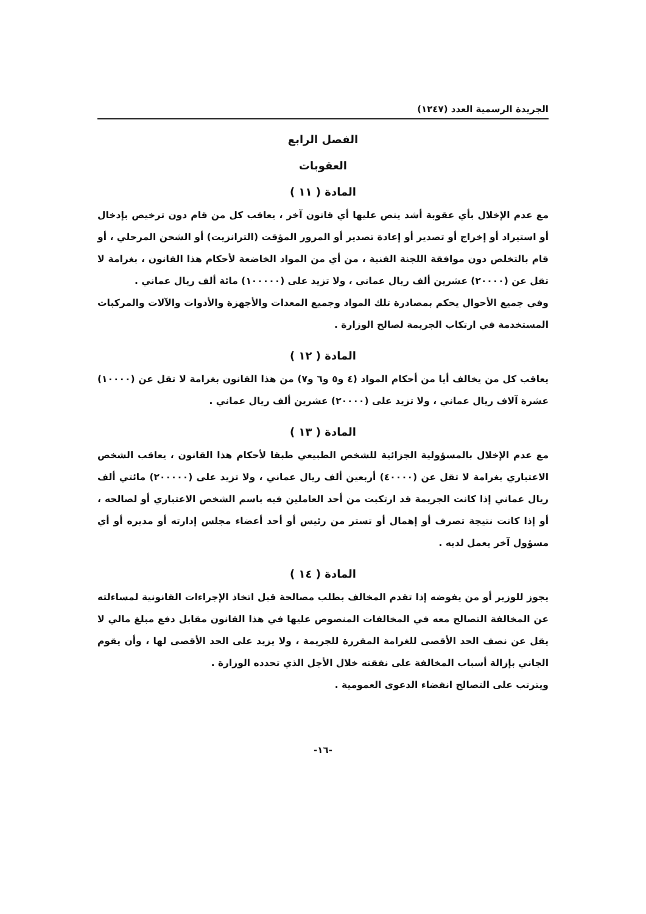الجريدة الرسمية العدد (١٢٤٧)
الفصل الرابع
العقوبات
المادة ( ١١ )
مع عدم الإخلال بأي عقوبة أشد ينص عليها أي قانون آخر ، يعاقب كل من قام دون ترخيص بإدخال أو استيراد أو إخراج أو تصدير أو إعادة تصدير أو المرور المؤقت (الترانزيت) أو الشحن المرحلي ، أو قام بالتخلص دون موافقة اللجنة الفنية ، من أي من المواد الخاضعة لأحكام هذا القانون ، بغرامة لا تقل عن (٢٠٠٠٠) عشرين ألف ريال عماني ، ولا تزيد على (١٠٠٠٠٠) مائة ألف ريال عماني .
وفي جميع الأحوال يحكم بمصادرة تلك المواد وجميع المعدات والأجهزة والأدوات والآلات والمركبات المستخدمة في ارتكاب الجريمة لصالح الوزارة .
المادة ( ١٢ )
يعاقب كل من يخالف أيا من أحكام المواد (٤ و٥ و٦ و٧) من هذا القانون بغرامة لا تقل عن (١٠٠٠٠) عشرة آلاف ريال عماني ، ولا تزيد على (٢٠٠٠٠) عشرين ألف ريال عماني .
المادة ( ١٣ )
مع عدم الإخلال بالمسؤولية الجزائية للشخص الطبيعي طبقا لأحكام هذا القانون ، يعاقب الشخص الاعتباري بغرامة لا تقل عن (٤٠٠٠٠) أربعين ألف ريال عماني ، ولا تزيد على (٢٠٠٠٠٠) مائتي ألف ريال عماني إذا كانت الجريمة قد ارتكبت من أحد العاملين فيه باسم الشخص الاعتباري أو لصالحه ، أو إذا كانت نتيجة تصرف أو إهمال أو تستر من رئيس أو أحد أعضاء مجلس إدارته أو مديره أو أي مسؤول آخر يعمل لديه .
المادة ( ١٤ )
يجوز للوزير أو من يفوضه إذا تقدم المخالف بطلب مصالحة قبل اتخاذ الإجراءات القانونية لمساءلته عن المخالفة التصالح معه في المخالفات المنصوص عليها في هذا القانون مقابل دفع مبلغ مالي لا يقل عن نصف الحد الأقصى للغرامة المقررة للجريمة ، ولا يزيد على الحد الأقصى لها ، وأن يقوم الجاني بإزالة أسباب المخالفة على نفقته خلال الأجل الذي تحدده الوزارة .
ويترتب على التصالح انقضاء الدعوى العمومية .
-١٦-